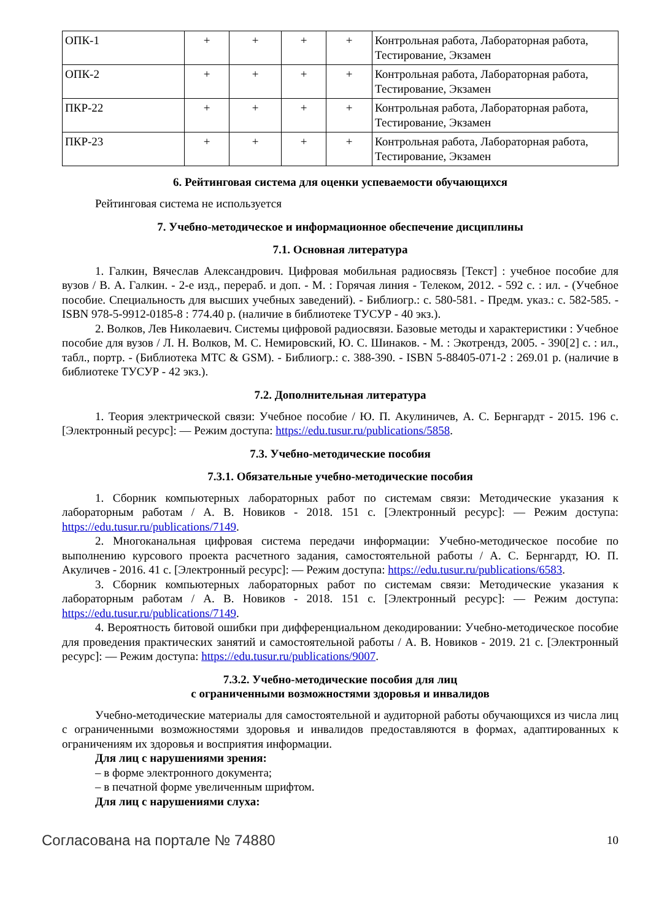| ОПК-1 | + | + | + | + | Контрольная работа, Лабораторная работа, Тестирование, Экзамен |
| ОПК-2 | + | + | + | + | Контрольная работа, Лабораторная работа, Тестирование, Экзамен |
| ПКР-22 | + | + | + | + | Контрольная работа, Лабораторная работа, Тестирование, Экзамен |
| ПКР-23 | + | + | + | + | Контрольная работа, Лабораторная работа, Тестирование, Экзамен |
6. Рейтинговая система для оценки успеваемости обучающихся
Рейтинговая система не используется
7. Учебно-методическое и информационное обеспечение дисциплины
7.1. Основная литература
1. Галкин, Вячеслав Александрович. Цифровая мобильная радиосвязь [Текст] : учебное пособие для вузов / В. А. Галкин. - 2-е изд., перераб. и доп. - М. : Горячая линия - Телеком, 2012. - 592 с. : ил. - (Учебное пособие. Специальность для высших учебных заведений). - Библиогр.: с. 580-581. - Предм. указ.: с. 582-585. - ISBN 978-5-9912-0185-8 : 774.40 р. (наличие в библиотеке ТУСУР - 40 экз.).
2. Волков, Лев Николаевич. Системы цифровой радиосвязи. Базовые методы и характеристики : Учебное пособие для вузов / Л. Н. Волков, М. С. Немировский, Ю. С. Шинаков. - М. : Экотрендз, 2005. - 390[2] с. : ил., табл., портр. - (Библиотека МТС & GSM). - Библиогр.: с. 388-390. - ISBN 5-88405-071-2 : 269.01 р. (наличие в библиотеке ТУСУР - 42 экз.).
7.2. Дополнительная литература
1. Теория электрической связи: Учебное пособие / Ю. П. Акулиничев, А. С. Бернгардт - 2015. 196 с. [Электронный ресурс]: — Режим доступа: https://edu.tusur.ru/publications/5858.
7.3. Учебно-методические пособия
7.3.1. Обязательные учебно-методические пособия
1. Сборник компьютерных лабораторных работ по системам связи: Методические указания к лабораторным работам / А. В. Новиков - 2018. 151 с. [Электронный ресурс]: — Режим доступа: https://edu.tusur.ru/publications/7149.
2. Многоканальная цифровая система передачи информации: Учебно-методическое пособие по выполнению курсового проекта расчетного задания, самостоятельной работы / А. С. Бернгардт, Ю. П. Акуличев - 2016. 41 с. [Электронный ресурс]: — Режим доступа: https://edu.tusur.ru/publications/6583.
3. Сборник компьютерных лабораторных работ по системам связи: Методические указания к лабораторным работам / А. В. Новиков - 2018. 151 с. [Электронный ресурс]: — Режим доступа: https://edu.tusur.ru/publications/7149.
4. Вероятность битовой ошибки при дифференциальном декодировании: Учебно-методическое пособие для проведения практических занятий и самостоятельной работы / А. В. Новиков - 2019. 21 с. [Электронный ресурс]: — Режим доступа: https://edu.tusur.ru/publications/9007.
7.3.2. Учебно-методические пособия для лиц
с ограниченными возможностями здоровья и инвалидов
Учебно-методические материалы для самостоятельной и аудиторной работы обучающихся из числа лиц с ограниченными возможностями здоровья и инвалидов предоставляются в формах, адаптированных к ограничениям их здоровья и восприятия информации.
Для лиц с нарушениями зрения:
– в форме электронного документа;
– в печатной форме увеличенным шрифтом.
Для лиц с нарушениями слуха:
Согласована на портале № 74880 10